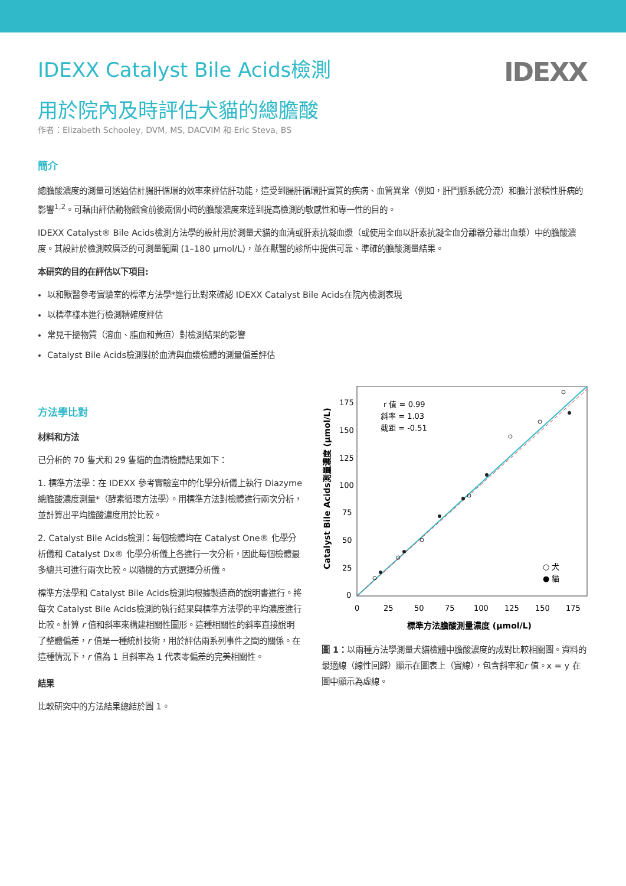IDEXX
IDEXX Catalyst Bile Acids檢測
用於院內及時評估犬貓的總膽酸
作者：Elizabeth Schooley, DVM, MS, DACVIM 和 Eric Steva, BS
簡介
總膽酸濃度的測量可透過估計腸肝循環的效率來評估肝功能，這受到腸肝循環肝實質的疾病、血管異常（例如，肝門脈系統分流）和膽汁淤積性肝病的影響<sup>1,2</sup>。可藉由評估動物餵食前後兩個小時的膽酸濃度來達到提高檢測的敏感性和專一性的目的。
IDEXX Catalyst® Bile Acids檢測方法學的設計用於測量犬貓的血清或肝素抗凝血漿（或使用全血以肝素抗凝全血分離器分離出血漿）中的膽酸濃度。其設計於檢測較廣泛的可測量範圍 (1–180 μmol/L)，並在獸醫的診所中提供可靠、準確的膽酸測量結果。
本研究的目的在評估以下項目:
以和獸醫參考實驗室的標準方法學*進行比對來確認 IDEXX Catalyst Bile Acids在院內檢測表現
以標準樣本進行檢測精確度評估
常見干擾物質（溶血、脂血和黃疸）對檢測結果的影響
Catalyst Bile Acids檢測對於血清與血漿檢體的測量偏差評估
方法學比對
材料和方法
已分析的 70 隻犬和 29 隻貓的血清檢體結果如下：
1. 標準方法學：在 IDEXX 參考實驗室中的化學分析儀上執行 Diazyme 總膽酸濃度測量*（酵素循環方法學）。用標準方法對檢體進行兩次分析，並計算出平均膽酸濃度用於比較。
2. Catalyst Bile Acids檢測：每個檢體均在 Catalyst One® 化學分析儀和 Catalyst Dx® 化學分析儀上各進行一次分析，因此每個檢體最多總共可進行兩次比較。以隨機的方式選擇分析儀。
標準方法學和 Catalyst Bile Acids檢測均根據製造商的說明書進行。將每次 Catalyst Bile Acids檢測的執行結果與標準方法學的平均濃度進行比較。計算 r 值和斜率來構建相關性圖形。這種相關性的斜率直接說明了整體偏差，r 值是一種統計技術，用於評估兩系列事件之間的關係。在這種情況下，r 值為 1 且斜率為 1 代表零偏差的完美相關性。
結果
比較研究中的方法結果總結於圖 1。
r 值 = 0.99
斜率 = 1.03
截距 = -0.51
175
150
125
100
75
50
25
0
0
25
50
75
100
125
150
175
標準方法膽酸測量濃度 (μmol/L)
Catalyst Bile Acids測量濃度 (μmol/L)
○ 犬
● 貓
圖 1：以兩種方法學測量犬貓檢體中膽酸濃度的成對比較相關圖。資料的最適線（線性回歸）顯示在圖表上（實線），包含斜率和r 值。x = y 在圖中顯示為虛線。